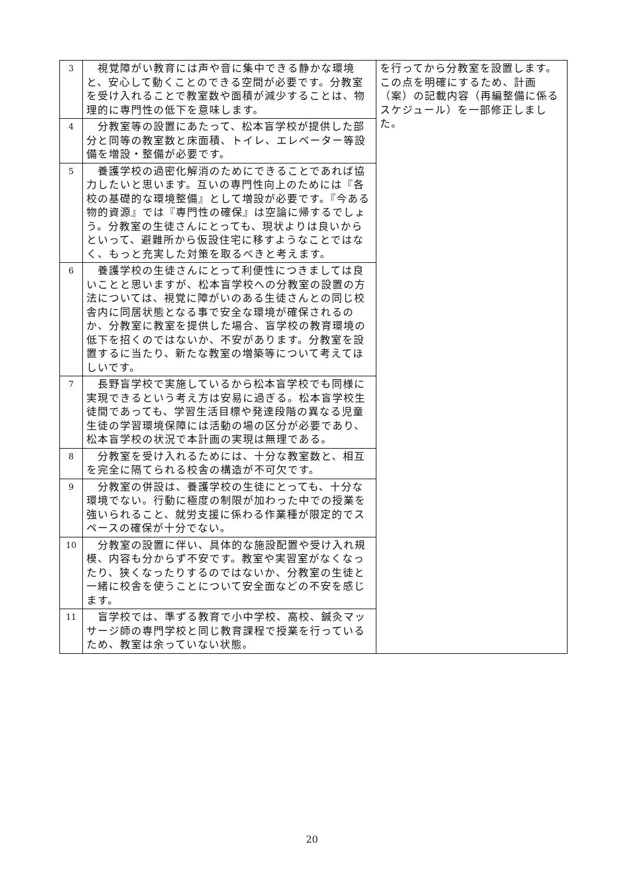| 3 | 視覚障がい教育には声や音に集中できる静かな環境と、安心して動くことのできる空間が必要です。分教室を受け入れることで教室数や面積が減少することは、物理的に専門性の低下を意味します。 | を行ってから分教室を設置します。この点を明確にするため、計画（案）の記載内容（再編整備に係るスケジュール）を一部修正しました。 |
| 4 | 分教室等の設置にあたって、松本盲学校が提供した部分と同等の教室数と床面積、トイレ、エレベーター等設備を増設・整備が必要です。 | |
| 5 | 養護学校の過密化解消のためにできることであれば協力したいと思います。互いの専門性向上のためには『各校の基礎的な環境整備』として増設が必要です。『今ある物的資源』では『専門性の確保』は空論に帰するでしょう。分教室の生徒さんにとっても、現状よりは良いからといって、避難所から仮設住宅に移すようなことではなく、もっと充実した対策を取るべきと考えます。 | |
| 6 | 養護学校の生徒さんにとって利便性につきましては良いことと思いますが、松本盲学校への分教室の設置の方法については、視覚に障がいのある生徒さんとの同じ校舎内に同居状態となる事で安全な環境が確保されるのか、分教室に教室を提供した場合、盲学校の教育環境の低下を招くのではないか、不安があります。分教室を設置するに当たり、新たな教室の増築等について考えてほしいです。 | |
| 7 | 長野盲学校で実施しているから松本盲学校でも同様に実現できるという考え方は安易に過ぎる。松本盲学校生徒間であっても、学習生活目標や発達段階の異なる児童生徒の学習環境保障には活動の場の区分が必要であり、松本盲学校の状況で本計画の実現は無理である。 | |
| 8 | 分教室を受け入れるためには、十分な教室数と、相互を完全に隔てられる校舎の構造が不可欠です。 | |
| 9 | 分教室の併設は、養護学校の生徒にとっても、十分な環境でない。行動に極度の制限が加わった中での授業を強いられること、就労支援に係わる作業種が限定的でスペースの確保が十分でない。 | |
| 10 | 分教室の設置に伴い、具体的な施設配置や受け入れ規模、内容も分からず不安です。教室や実習室がなくなったり、狭くなったりするのではないか、分教室の生徒と一緒に校舎を使うことについて安全面などの不安を感じます。 | |
| 11 | 盲学校では、準ずる教育で小中学校、高校、鍼灸マッサージ師の専門学校と同じ教育課程で授業を行っているため、教室は余っていない状態。 | |
20